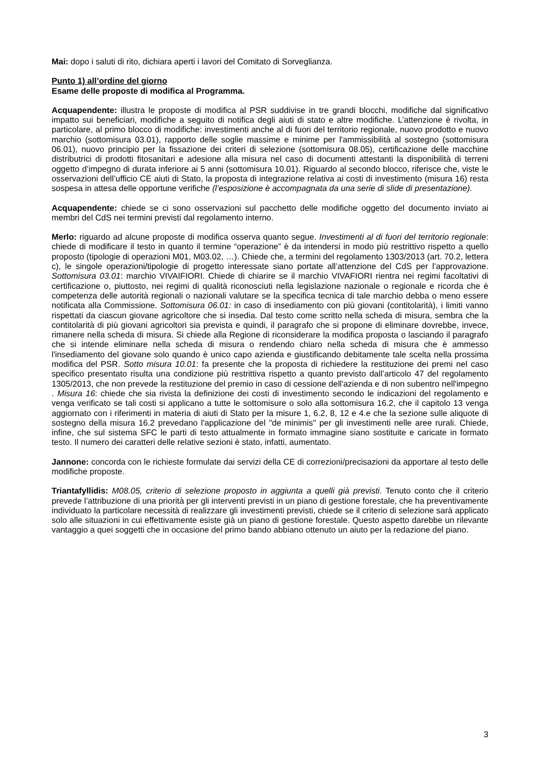Mai: dopo i saluti di rito, dichiara aperti i lavori del Comitato di Sorveglianza.
Punto 1) all’ordine del giorno
Esame delle proposte di modifica al Programma.
Acquapendente: illustra le proposte di modifica al PSR suddivise in tre grandi blocchi, modifiche dal significativo impatto sui beneficiari, modifiche a seguito di notifica degli aiuti di stato e altre modifiche. L’attenzione è rivolta, in particolare, al primo blocco di modifiche: investimenti anche al di fuori del territorio regionale, nuovo prodotto e nuovo marchio (sottomisura 03.01), rapporto delle soglie massime e minime per l'ammissibilità al sostegno (sottomisura 06.01), nuovo principio per la fissazione dei criteri di selezione (sottomisura 08.05), certificazione delle macchine distributrici di prodotti fitosanitari e adesione alla misura nel caso di documenti attestanti la disponibilità di terreni oggetto d’impegno di durata inferiore ai 5 anni (sottomisura 10.01). Riguardo al secondo blocco, riferisce che, viste le osservazioni dell’ufficio CE aiuti di Stato, la proposta di integrazione relativa ai costi di investimento (misura 16) resta sospesa in attesa delle opportune verifiche (l’esposizione è accompagnata da una serie di slide di presentazione).
Acquapendente: chiede se ci sono osservazioni sul pacchetto delle modifiche oggetto del documento inviato ai membri del CdS nei termini previsti dal regolamento interno.
Merlo: riguardo ad alcune proposte di modifica osserva quanto segue. Investimenti al di fuori del territorio regionale: chiede di modificare il testo in quanto il termine “operazione” è da intendersi in modo più restrittivo rispetto a quello proposto (tipologie di operazioni M01, M03.02, …). Chiede che, a termini del regolamento 1303/2013 (art. 70.2, lettera c), le singole operazioni/tipologie di progetto interessate siano portate all’attenzione del CdS per l’approvazione. Sottomisura 03.01: marchio VIVAIFIORI. Chiede di chiarire se il marchio VIVAFIORI rientra nei regimi facoltativi di certificazione o, piuttosto, nei regimi di qualità riconosciuti nella legislazione nazionale o regionale e ricorda che è competenza delle autorità regionali o nazionali valutare se la specifica tecnica di tale marchio debba o meno essere notificata alla Commissione. Sottomisura 06.01: in caso di insediamento con più giovani (contitolarità), i limiti vanno rispettati da ciascun giovane agricoltore che si insedia. Dal testo come scritto nella scheda di misura, sembra che la contitolarità di più giovani agricoltori sia prevista e quindi, il paragrafo che si propone di eliminare dovrebbe, invece, rimanere nella scheda di misura. Si chiede alla Regione di riconsiderare la modifica proposta o lasciando il paragrafo che si intende eliminare nella scheda di misura o rendendo chiaro nella scheda di misura che è ammesso l'insediamento del giovane solo quando è unico capo azienda e giustificando debitamente tale scelta nella prossima modifica del PSR. Sotto misura 10.01: fa presente che la proposta di richiedere la restituzione dei premi nel caso specifico presentato risulta una condizione più restrittiva rispetto a quanto previsto dall’articolo 47 del regolamento 1305/2013, che non prevede la restituzione del premio in caso di cessione dell'azienda e di non subentro nell'impegno . Misura 16: chiede che sia rivista la definizione dei costi di investimento secondo le indicazioni del regolamento e venga verificato se tali costi si applicano a tutte le sottomisure o solo alla sottomisura 16.2, che il capitolo 13 venga aggiornato con i riferimenti in materia di aiuti di Stato per la misure 1, 6.2, 8, 12 e 4.e che la sezione sulle aliquote di sostegno della misura 16.2 prevedano l'applicazione del "de minimis" per gli investimenti nelle aree rurali. Chiede, infine, che sul sistema SFC le parti di testo attualmente in formato immagine siano sostituite e caricate in formato testo. Il numero dei caratteri delle relative sezioni è stato, infatti, aumentato.
Jannone: concorda con le richieste formulate dai servizi della CE di correzioni/precisazioni da apportare al testo delle modifiche proposte.
Triantafyllidis: M08.05, criterio di selezione proposto in aggiunta a quelli già previsti. Tenuto conto che il criterio prevede l’attribuzione di una priorità per gli interventi previsti in un piano di gestione forestale, che ha preventivamente individuato la particolare necessità di realizzare gli investimenti previsti, chiede se il criterio di selezione sarà applicato solo alle situazioni in cui effettivamente esiste già un piano di gestione forestale. Questo aspetto darebbe un rilevante vantaggio a quei soggetti che in occasione del primo bando abbiano ottenuto un aiuto per la redazione del piano.
3